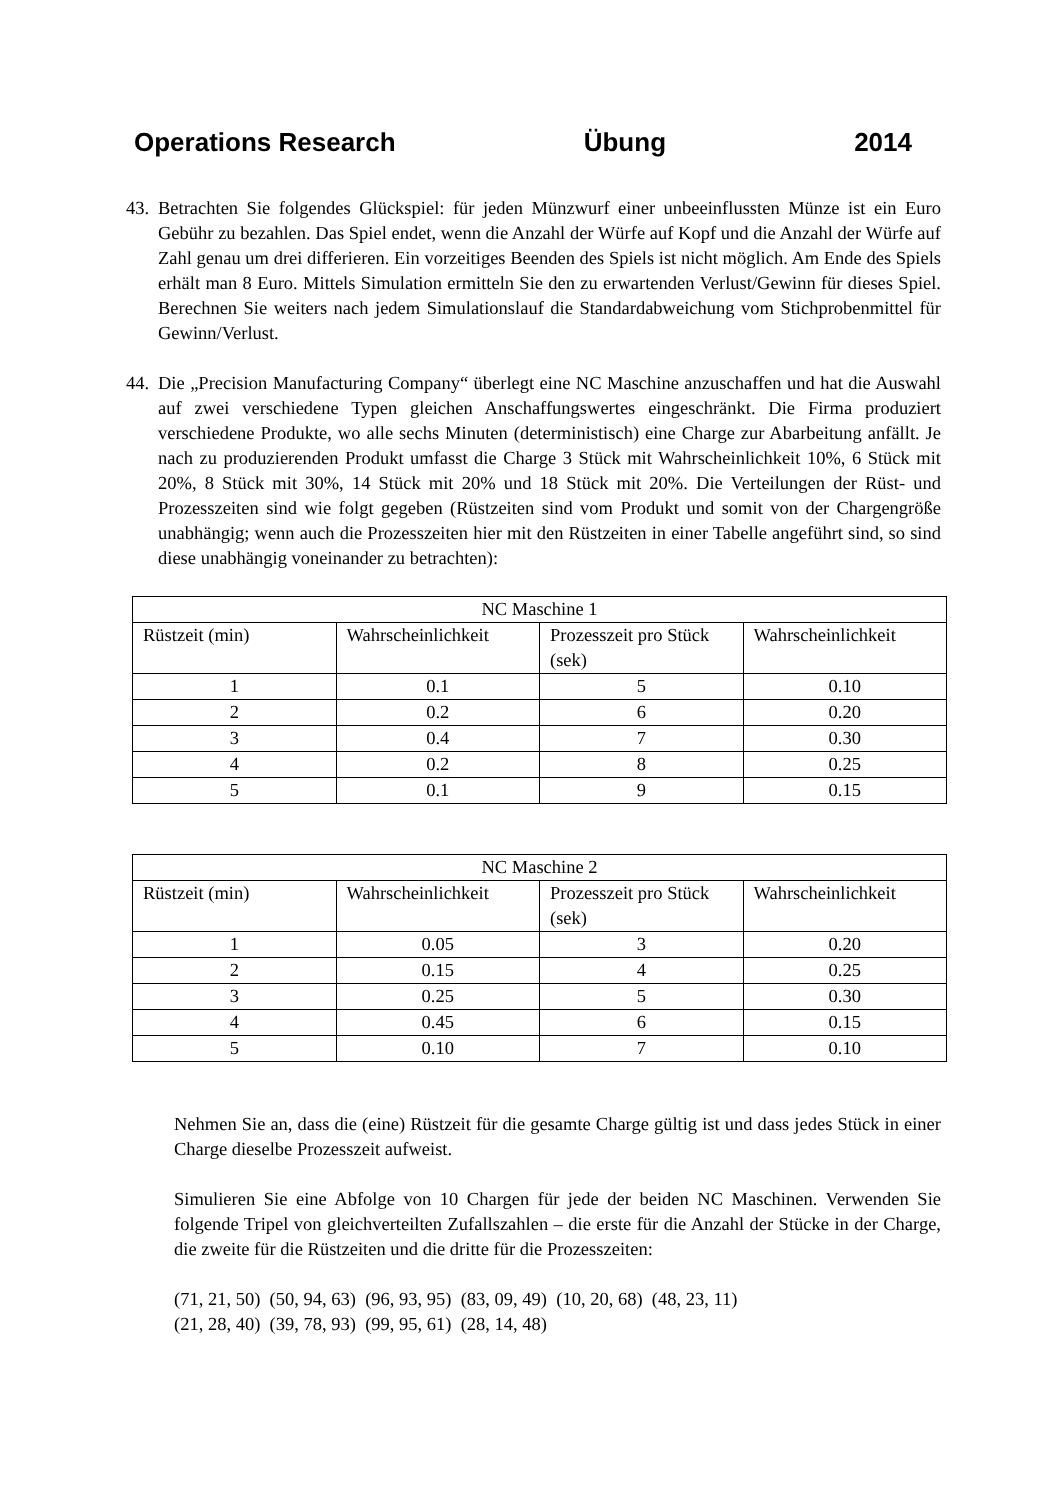Operations Research Übung 2014
43.
Betrachten Sie folgendes Glückspiel: für jeden Münzwurf einer unbeeinflussten Münze ist ein Euro Gebühr zu bezahlen. Das Spiel endet, wenn die Anzahl der Würfe auf Kopf und die Anzahl der Würfe auf Zahl genau um drei differieren. Ein vorzeitiges Beenden des Spiels ist nicht möglich. Am Ende des Spiels erhält man 8 Euro. Mittels Simulation ermitteln Sie den zu erwartenden Verlust/Gewinn für dieses Spiel. Berechnen Sie weiters nach jedem Simulationslauf die Standardabweichung vom Stichprobenmittel für Gewinn/Verlust.
44.
Die „Precision Manufacturing Company“ überlegt eine NC Maschine anzuschaffen und hat die Auswahl auf zwei verschiedene Typen gleichen Anschaffungswertes eingeschränkt. Die Firma produziert verschiedene Produkte, wo alle sechs Minuten (deterministisch) eine Charge zur Abarbeitung anfällt. Je nach zu produzierenden Produkt umfasst die Charge 3 Stück mit Wahrscheinlichkeit 10%, 6 Stück mit 20%, 8 Stück mit 30%, 14 Stück mit 20% und 18 Stück mit 20%. Die Verteilungen der Rüst- und Prozesszeiten sind wie folgt gegeben (Rüstzeiten sind vom Produkt und somit von der Chargengröße unabhängig; wenn auch die Prozesszeiten hier mit den Rüstzeiten in einer Tabelle angeführt sind, so sind diese unabhängig voneinander zu betrachten):
| NC Maschine 1 | | | |
| Rüstzeit (min) | Wahrscheinlichkeit | Prozesszeit pro Stück (sek) | Wahrscheinlichkeit |
| 1 | 0.1 | 5 | 0.10 |
| 2 | 0.2 | 6 | 0.20 |
| 3 | 0.4 | 7 | 0.30 |
| 4 | 0.2 | 8 | 0.25 |
| 5 | 0.1 | 9 | 0.15 |
| NC Maschine 2 | | | |
| Rüstzeit (min) | Wahrscheinlichkeit | Prozesszeit pro Stück (sek) | Wahrscheinlichkeit |
| 1 | 0.05 | 3 | 0.20 |
| 2 | 0.15 | 4 | 0.25 |
| 3 | 0.25 | 5 | 0.30 |
| 4 | 0.45 | 6 | 0.15 |
| 5 | 0.10 | 7 | 0.10 |
Nehmen Sie an, dass die (eine) Rüstzeit für die gesamte Charge gültig ist und dass jedes Stück in einer Charge dieselbe Prozesszeit aufweist.
Simulieren Sie eine Abfolge von 10 Chargen für jede der beiden NC Maschinen. Verwenden Sie folgende Tripel von gleichverteilten Zufallszahlen – die erste für die Anzahl der Stücke in der Charge, die zweite für die Rüstzeiten und die dritte für die Prozesszeiten:
(71, 21, 50) (50, 94, 63) (96, 93, 95) (83, 09, 49) (10, 20, 68) (48, 23, 11)
(21, 28, 40) (39, 78, 93) (99, 95, 61) (28, 14, 48)